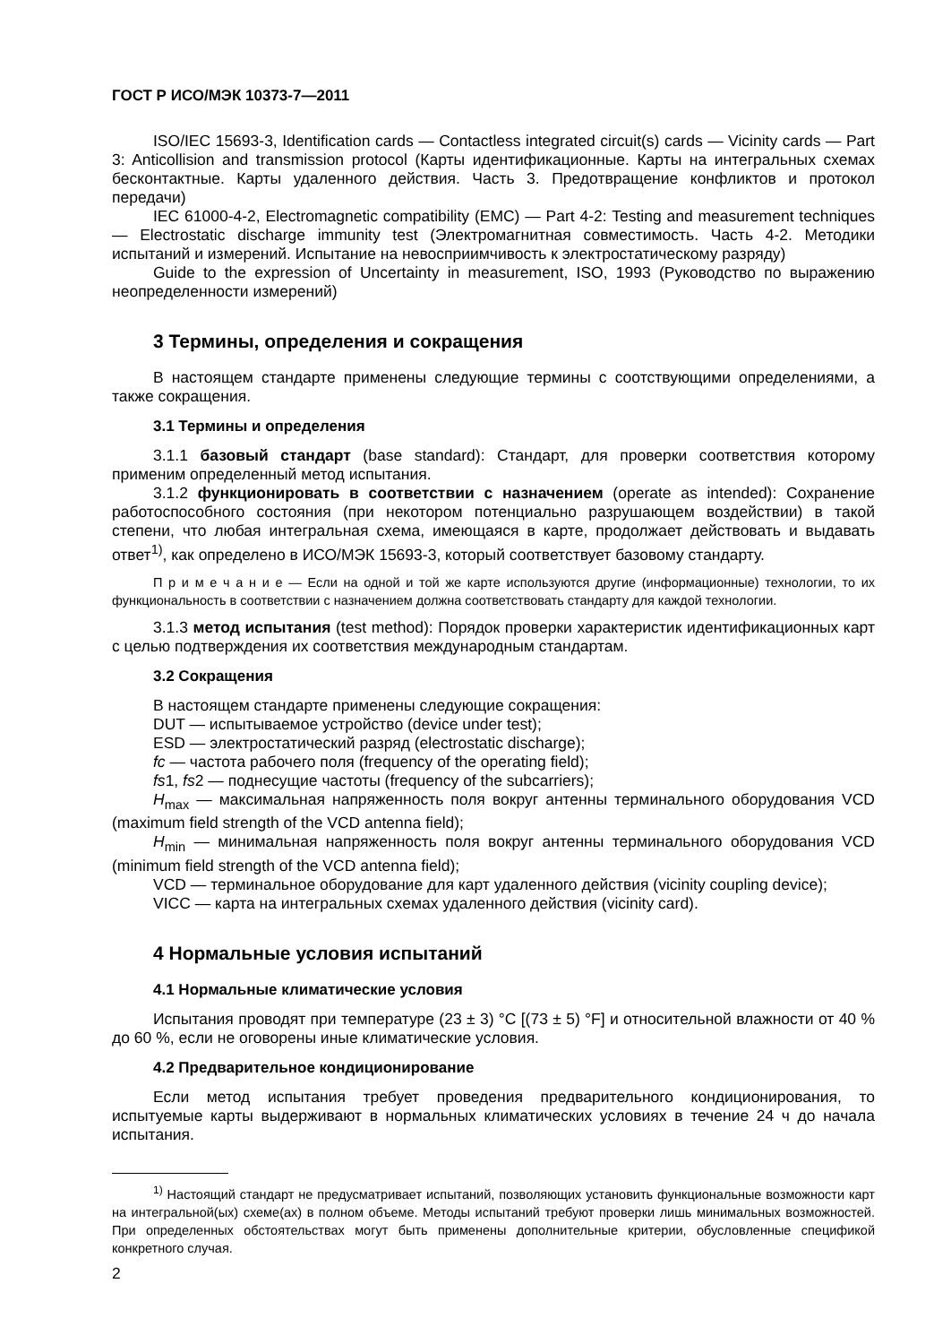ГОСТ Р ИСО/МЭК 10373-7—2011
ISO/IEC 15693-3, Identification cards — Contactless integrated circuit(s) cards — Vicinity cards — Part 3: Anticollision and transmission protocol (Карты идентификационные. Карты на интегральных схемах бесконтактные. Карты удаленного действия. Часть 3. Предотвращение конфликтов и протокол передачи)
IEC 61000-4-2, Electromagnetic compatibility (EMC) — Part 4-2: Testing and measurement techniques — Electrostatic discharge immunity test (Электромагнитная совместимость. Часть 4-2. Методики испытаний и измерений. Испытание на невосприимчивость к электростатическому разряду)
Guide to the expression of Uncertainty in measurement, ISO, 1993 (Руководство по выражению неопределенности измерений)
3 Термины, определения и сокращения
В настоящем стандарте применены следующие термины с соотствующими определениями, а также сокращения.
3.1 Термины и определения
3.1.1 базовый стандарт (base standard): Стандарт, для проверки соответствия которому применим определенный метод испытания.
3.1.2 функционировать в соответствии с назначением (operate as intended): Сохранение работоспособного состояния (при некотором потенциально разрушающем воздействии) в такой степени, что любая интегральная схема, имеющаяся в карте, продолжает действовать и выдавать ответ<sup>1)</sup>, как определено в ИСО/МЭК 15693-3, который соответствует базовому стандарту.
П р и м е ч а н и е — Если на одной и той же карте используются другие (информационные) технологии, то их функциональность в соответствии с назначением должна соответствовать стандарту для каждой технологии.
3.1.3 метод испытания (test method): Порядок проверки характеристик идентификационных карт с целью подтверждения их соответствия международным стандартам.
3.2 Сокращения
В настоящем стандарте применены следующие сокращения:
DUT — испытываемое устройство (device under test);
ESD — электростатический разряд (electrostatic discharge);
fc — частота рабочего поля (frequency of the operating field);
fs1, fs2 — поднесущие частоты (frequency of the subcarriers);
H<sub>max</sub> — максимальная напряженность поля вокруг антенны терминального оборудования VCD (maximum field strength of the VCD antenna field);
H<sub>min</sub> — минимальная напряженность поля вокруг антенны терминального оборудования VCD (minimum field strength of the VCD antenna field);
VCD — терминальное оборудование для карт удаленного действия (vicinity coupling device);
VICC — карта на интегральных схемах удаленного действия (vicinity card).
4 Нормальные условия испытаний
4.1 Нормальные климатические условия
Испытания проводят при температуре (23 ± 3) °С [(73 ± 5) °F] и относительной влажности от 40 % до 60 %, если не оговорены иные климатические условия.
4.2 Предварительное кондиционирование
Если метод испытания требует проведения предварительного кондиционирования, то испытуемые карты выдерживают в нормальных климатических условиях в течение 24 ч до начала испытания.
<sup>1)</sup> Настоящий стандарт не предусматривает испытаний, позволяющих установить функциональные возможности карт на интегральной(ых) схеме(ах) в полном объеме. Методы испытаний требуют проверки лишь минимальных возможностей. При определенных обстоятельствах могут быть применены дополнительные критерии, обусловленные спецификой конкретного случая.
2